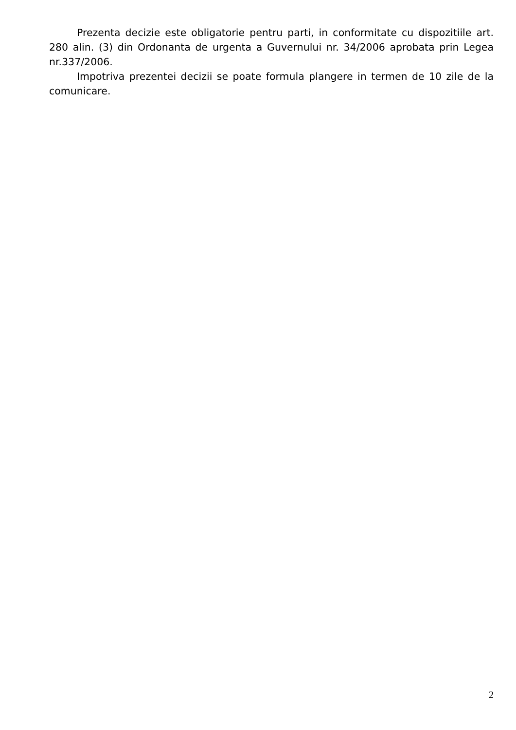Prezenta decizie este obligatorie pentru parti, in conformitate cu dispozitiile art. 280 alin. (3) din Ordonanta de urgenta a Guvernului nr. 34/2006 aprobata prin Legea nr.337/2006.
Impotriva prezentei decizii se poate formula plangere in termen de 10 zile de la comunicare.
2